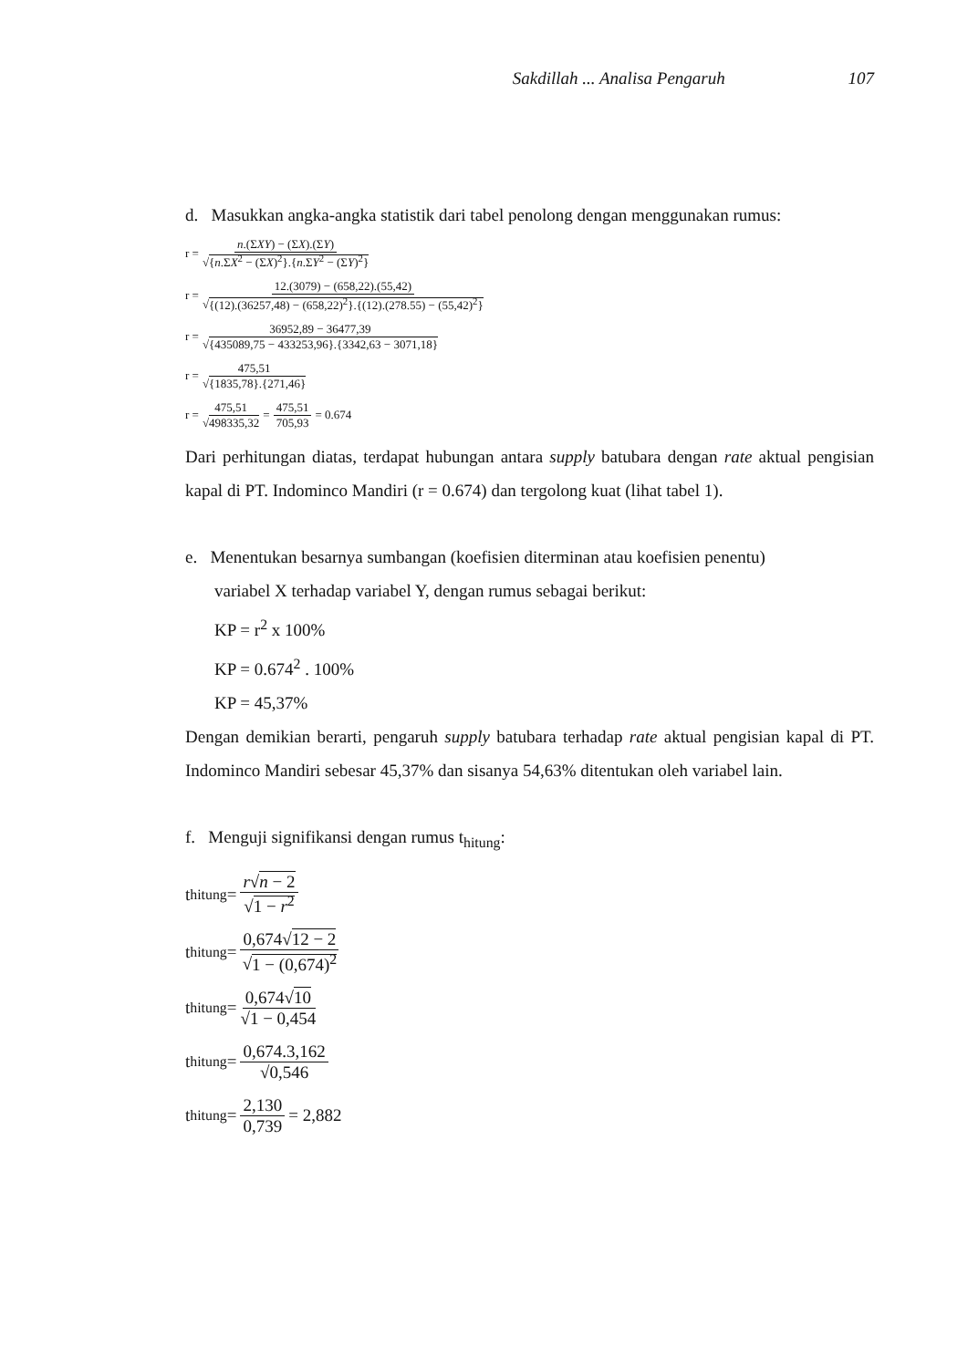Sakdillah ... Analisa Pengaruh 107
d. Masukkan angka-angka statistik dari tabel penolong dengan menggunakan rumus:
r = n.(ΣXY) − (ΣX).(ΣY) √{n.ΣX<sup>2</sup> − (ΣX)<sup>2</sup>}.{n.ΣY<sup>2</sup> − (ΣY)<sup>2</sup>}
r = 12.(3079) − (658,22).(55,42) √{(12).(36257,48) − (658,22)<sup>2</sup>}.{(12).(278.55) − (55,42)<sup>2</sup>}
r = 36952,89 − 36477,39 √{435089,75 − 433253,96}.{3342,63 − 3071,18}
r = 475,51 √{1835,78}.{271,46}
r = 475,51 √498335,32 = 475,51 705,93 = 0.674
Dari perhitungan diatas, terdapat hubungan antara supply batubara dengan rate aktual pengisian kapal di PT. Indominco Mandiri (r = 0.674) dan tergolong kuat (lihat tabel 1).
e. Menentukan besarnya sumbangan (koefisien diterminan atau koefisien penentu)
variabel X terhadap variabel Y, dengan rumus sebagai berikut:
KP = r<sup>2</sup> x 100%
KP = 0.674<sup>2</sup> . 100%
KP = 45,37%
Dengan demikian berarti, pengaruh supply batubara terhadap rate aktual pengisian kapal di PT. Indominco Mandiri sebesar 45,37% dan sisanya 54,63% ditentukan oleh variabel lain.
f. Menguji signifikansi dengan rumus t<sub>hitung</sub>:
t<sub>hitung</sub> = r√n − 2 √1 − r<sup>2</sup>
t<sub>hitung</sub> = 0,674√12 − 2 √1 − (0,674)<sup>2</sup>
t<sub>hitung</sub> = 0,674√10 √1 − 0,454
t<sub>hitung</sub> = 0,674.3,162 √0,546
t<sub>hitung</sub> = 2,130 0,739 = 2,882